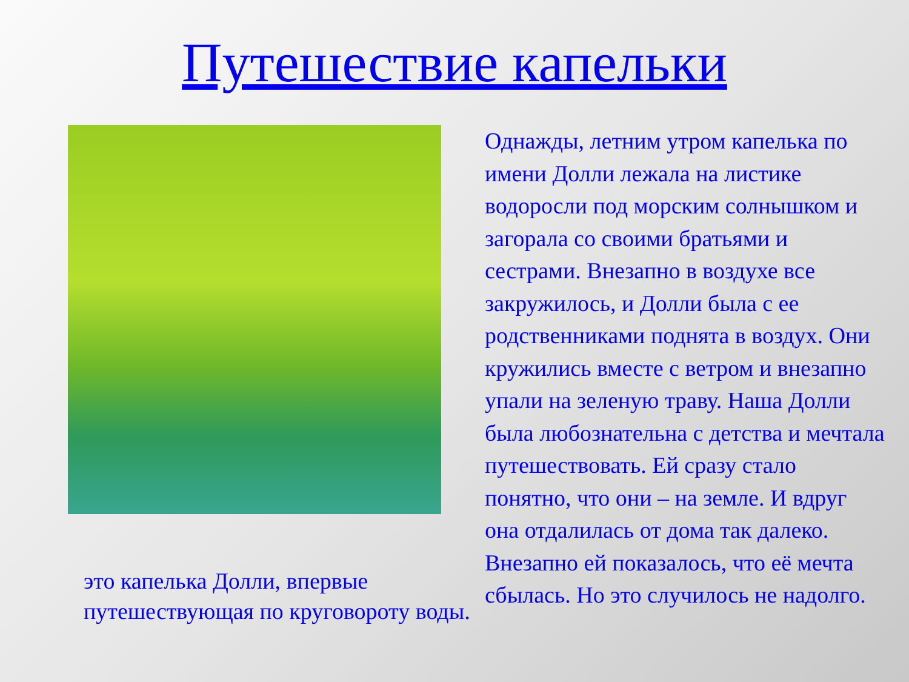Путешествие капельки
это капелька Долли, впервые путешествующая по круговороту воды.
Однажды, летним утром капелька по имени Долли лежала на листике водоросли под морским солнышком и загорала со своими братьями и сестрами. Внезапно в воздухе все закружилось, и Долли была с ее родственниками поднята в воздух. Они кружились вместе с ветром и внезапно упали на зеленую траву. Наша Долли была любознательна с детства и мечтала путешествовать. Ей сразу стало понятно, что они – на земле. И вдруг она отдалилась от дома так далеко. Внезапно ей показалось, что её мечта сбылась. Но это случилось не надолго.